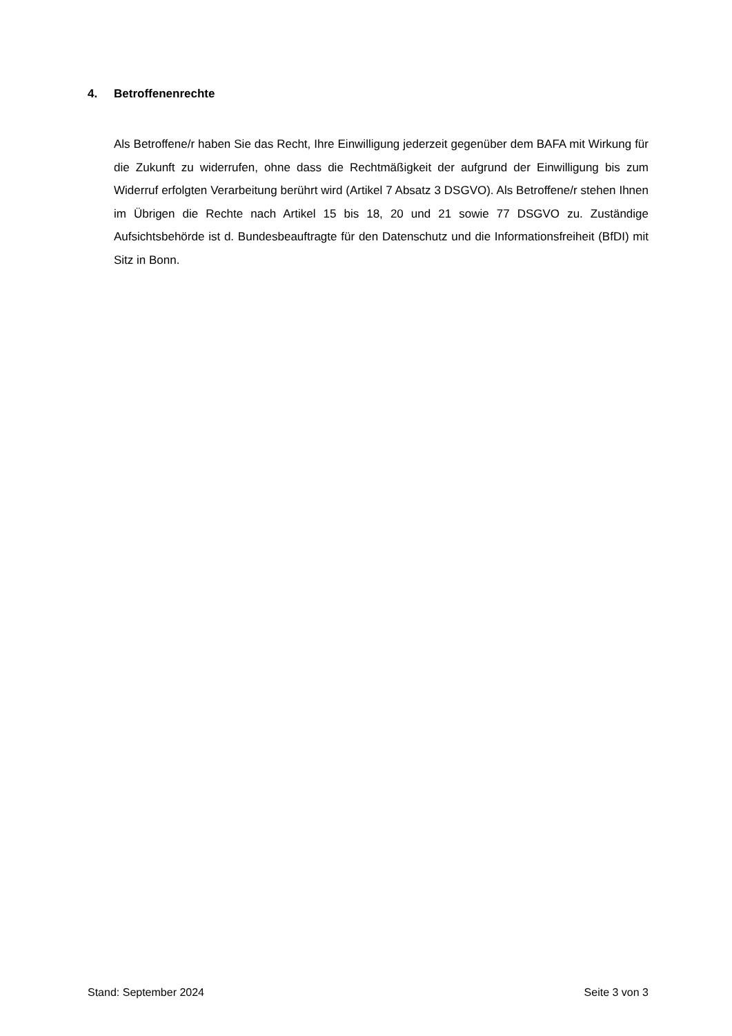4. Betroffenenrechte
Als Betroffene/r haben Sie das Recht, Ihre Einwilligung jederzeit gegenüber dem BAFA mit Wirkung für die Zukunft zu widerrufen, ohne dass die Rechtmäßigkeit der aufgrund der Einwilligung bis zum Widerruf erfolgten Verarbeitung berührt wird (Artikel 7 Absatz 3 DSGVO). Als Betroffene/r stehen Ihnen im Übrigen die Rechte nach Artikel 15 bis 18, 20 und 21 sowie 77 DSGVO zu. Zuständige Aufsichtsbehörde ist d. Bundesbeauftragte für den Datenschutz und die Informationsfreiheit (BfDI) mit Sitz in Bonn.
Stand: September 2024 Seite 3 von 3